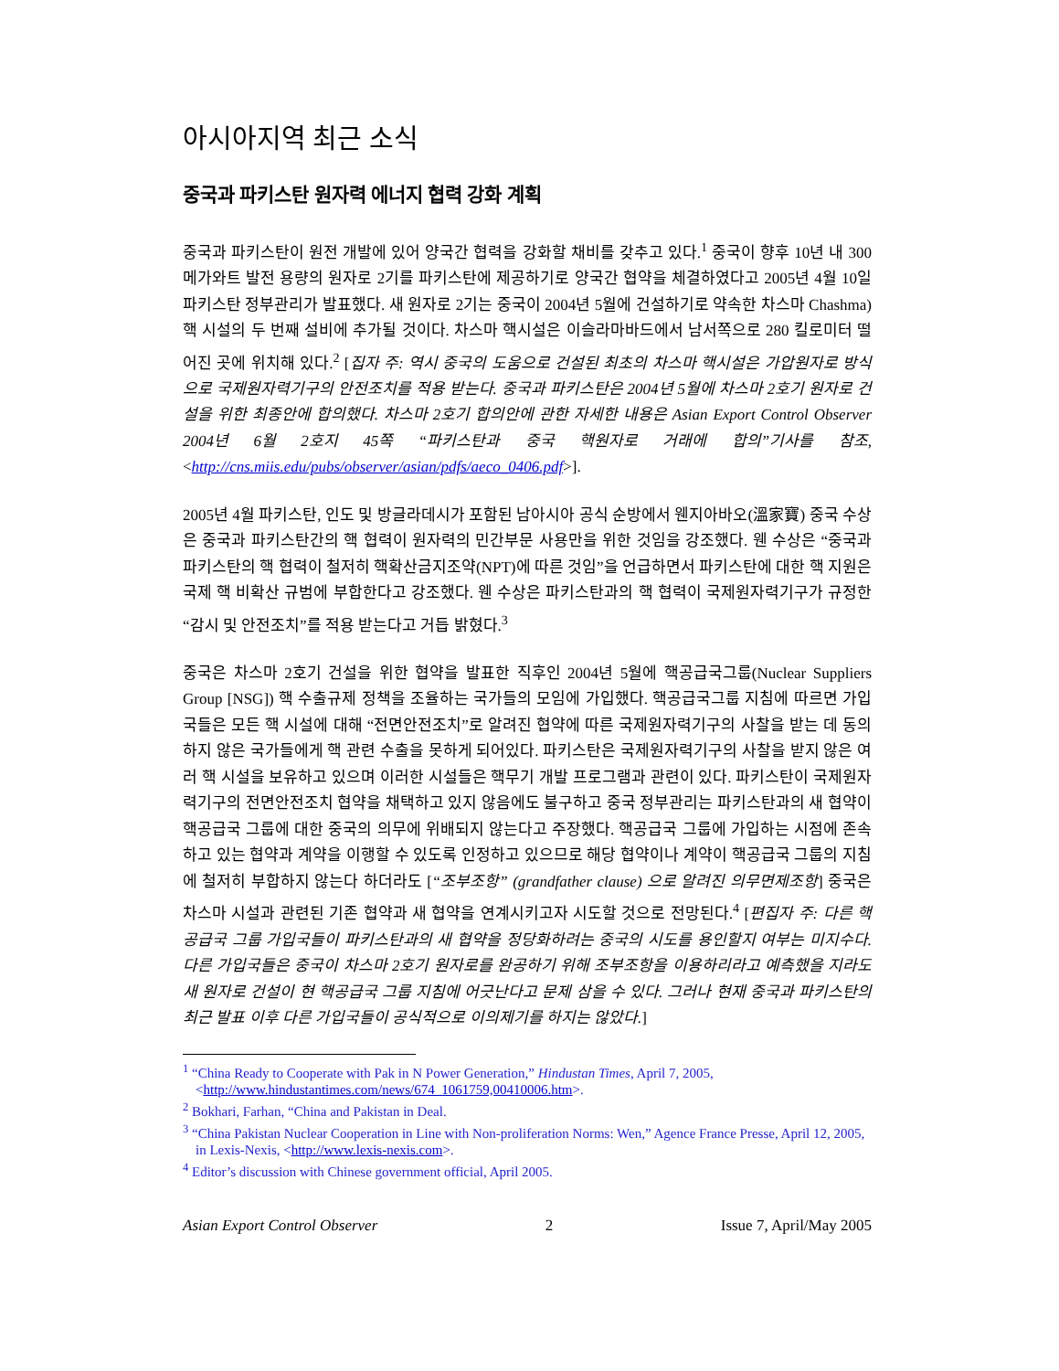아시아지역 최근 소식
중국과 파키스탄 원자력 에너지 협력 강화 계획
중국과 파키스탄이 원전 개발에 있어 양국간 협력을 강화할 채비를 갖추고 있다.<sup>1</sup> 중국이 향후 10년 내 300메가와트 발전 용량의 원자로 2기를 파키스탄에 제공하기로 양국간 협약을 체결하였다고 2005년 4월 10일 파키스탄 정부관리가 발표했다. 새 원자로 2기는 중국이 2004년 5월에 건설하기로 약속한 차스마 Chashma) 핵 시설의 두 번째 설비에 추가될 것이다. 차스마 핵시설은 이슬라마바드에서 남서쪽으로 280 킬로미터 떨어진 곳에 위치해 있다.<sup>2</sup> [집자 주: 역시 중국의 도움으로 건설된 최초의 차스마 핵시설은 가압원자로 방식으로 국제원자력기구의 안전조치를 적용 받는다. 중국과 파키스탄은 2004년 5월에 차스마 2호기 원자로 건설을 위한 최종안에 합의했다. 차스마 2호기 합의안에 관한 자세한 내용은 Asian Export Control Observer 2004년 6월 2호지 45쪽 “파키스탄과 중국 핵원자로 거래에 합의”기사를 참조, <http://cns.miis.edu/pubs/observer/asian/pdfs/aeco_0406.pdf>].
2005년 4월 파키스탄, 인도 및 방글라데시가 포함된 남아시아 공식 순방에서 웬지아바오(溫家寶) 중국 수상은 중국과 파키스탄간의 핵 협력이 원자력의 민간부문 사용만을 위한 것임을 강조했다. 웬 수상은 “중국과 파키스탄의 핵 협력이 철저히 핵확산금지조약(NPT)에 따른 것임”을 언급하면서 파키스탄에 대한 핵 지원은 국제 핵 비확산 규범에 부합한다고 강조했다. 웬 수상은 파키스탄과의 핵 협력이 국제원자력기구가 규정한 “감시 및 안전조치”를 적용 받는다고 거듭 밝혔다.<sup>3</sup>
중국은 차스마 2호기 건설을 위한 협약을 발표한 직후인 2004년 5월에 핵공급국그룹(Nuclear Suppliers Group [NSG]) 핵 수출규제 정책을 조율하는 국가들의 모임에 가입했다. 핵공급국그룹 지침에 따르면 가입국들은 모든 핵 시설에 대해 “전면안전조치”로 알려진 협약에 따른 국제원자력기구의 사찰을 받는 데 동의하지 않은 국가들에게 핵 관련 수출을 못하게 되어있다. 파키스탄은 국제원자력기구의 사찰을 받지 않은 여러 핵 시설을 보유하고 있으며 이러한 시설들은 핵무기 개발 프로그램과 관련이 있다. 파키스탄이 국제원자력기구의 전면안전조치 협약을 채택하고 있지 않음에도 불구하고 중국 정부관리는 파키스탄과의 새 협약이 핵공급국 그룹에 대한 중국의 의무에 위배되지 않는다고 주장했다. 핵공급국 그룹에 가입하는 시점에 존속하고 있는 협약과 계약을 이행할 수 있도록 인정하고 있으므로 해당 협약이나 계약이 핵공급국 그룹의 지침에 철저히 부합하지 않는다 하더라도 [“조부조항” (grandfather clause) 으로 알려진 의무면제조항] 중국은 차스마 시설과 관련된 기존 협약과 새 협약을 연계시키고자 시도할 것으로 전망된다.<sup>4</sup> [편집자 주: 다른 핵공급국 그룹 가입국들이 파키스탄과의 새 협약을 정당화하려는 중국의 시도를 용인할지 여부는 미지수다. 다른 가입국들은 중국이 차스마 2호기 원자로를 완공하기 위해 조부조항을 이용하리라고 예측했을 지라도 새 원자로 건설이 현 핵공급국 그룹 지침에 어긋난다고 문제 삼을 수 있다. 그러나 현재 중국과 파키스탄의 최근 발표 이후 다른 가입국들이 공식적으로 이의제기를 하지는 않았다.]
<sup>1</sup> “China Ready to Cooperate with Pak in N Power Generation,” Hindustan Times, April 7, 2005, <http://www.hindustantimes.com/news/674_1061759,00410006.htm>.
<sup>2</sup> Bokhari, Farhan, “China and Pakistan in Deal.
<sup>3</sup> “China Pakistan Nuclear Cooperation in Line with Non-proliferation Norms: Wen,” Agence France Presse, April 12, 2005, in Lexis-Nexis, <http://www.lexis-nexis.com>.
<sup>4</sup> Editor’s discussion with Chinese government official, April 2005.
Asian Export Control Observer 2 Issue 7, April/May 2005